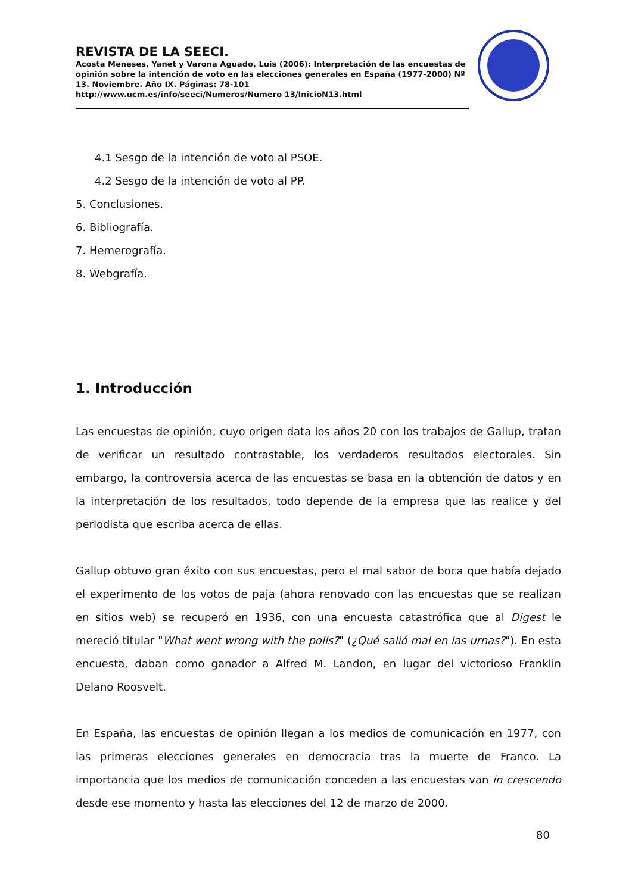REVISTA DE LA SEECI.
Acosta Meneses, Yanet y Varona Aguado, Luis (2006): Interpretación de las encuestas de opinión sobre la intención de voto en las elecciones generales en España (1977-2000) Nº 13. Noviembre. Año IX. Páginas: 78-101
http://www.ucm.es/info/seeci/Numeros/Numero 13/InicioN13.html
4.1 Sesgo de la intención de voto al PSOE.
4.2 Sesgo de la intención de voto al PP.
5. Conclusiones.
6. Bibliografía.
7. Hemerografía.
8. Webgrafía.
1. Introducción
Las encuestas de opinión, cuyo origen data los años 20 con los trabajos de Gallup, tratan de verificar un resultado contrastable, los verdaderos resultados electorales. Sin embargo, la controversia acerca de las encuestas se basa en la obtención de datos y en la interpretación de los resultados, todo depende de la empresa que las realice y del periodista que escriba acerca de ellas.
Gallup obtuvo gran éxito con sus encuestas, pero el mal sabor de boca que había dejado el experimento de los votos de paja (ahora renovado con las encuestas que se realizan en sitios web) se recuperó en 1936, con una encuesta catastrófica que al Digest le mereció titular "What went wrong with the polls?" (¿Qué salió mal en las urnas?"). En esta encuesta, daban como ganador a Alfred M. Landon, en lugar del victorioso Franklin Delano Roosvelt.
En España, las encuestas de opinión llegan a los medios de comunicación en 1977, con las primeras elecciones generales en democracia tras la muerte de Franco. La importancia que los medios de comunicación conceden a las encuestas van in crescendo desde ese momento y hasta las elecciones del 12 de marzo de 2000.
80